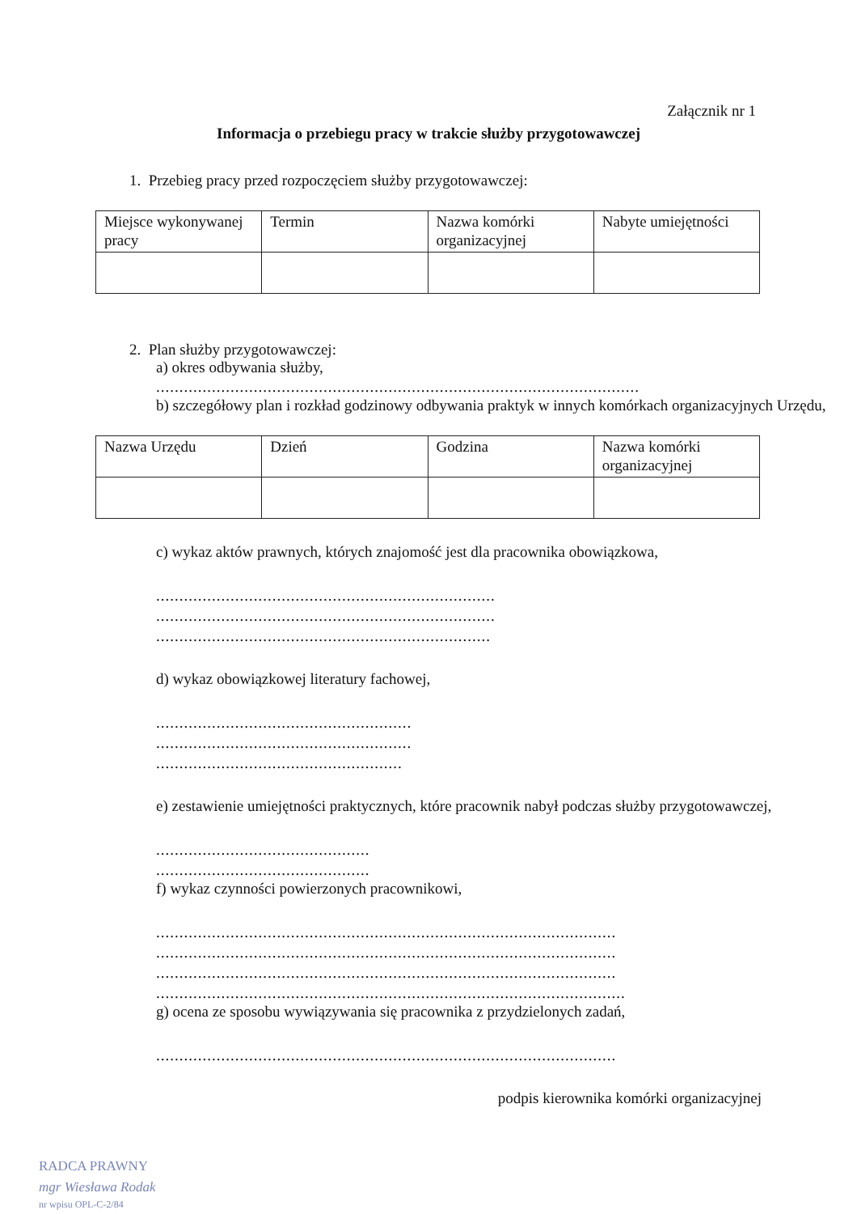Załącznik nr 1
Informacja o przebiegu pracy w trakcie służby przygotowawczej
1. Przebieg pracy przed rozpoczęciem służby przygotowawczej:
| Miejsce wykonywanej pracy | Termin | Nazwa komórki organizacyjnej | Nabyte umiejętności |
2. Plan służby przygotowawczej:
a) okres odbywania służby,
........................................................................................................
b) szczegółowy plan i rozkład godzinowy odbywania praktyk w innych komórkach organizacyjnych Urzędu,
| Nazwa Urzędu | Dzień | Godzina | Nazwa komórki organizacyjnej |
c) wykaz aktów prawnych, których znajomość jest dla pracownika obowiązkowa,
.........................................................................
.........................................................................
........................................................................
d) wykaz obowiązkowej literatury fachowej,
.......................................................
.......................................................
.....................................................
e) zestawienie umiejętności praktycznych, które pracownik nabył podczas służby przygotowawczej,
..............................................
..............................................
f) wykaz czynności powierzonych pracownikowi,
...................................................................................................
...................................................................................................
...................................................................................................
.....................................................................................................
g) ocena ze sposobu wywiązywania się pracownika z przydzielonych zadań,
...................................................................................................
podpis kierownika komórki organizacyjnej
RADCA PRAWNY
mgr Wiesława Rodak
nr wpisu OPL-C-2/84